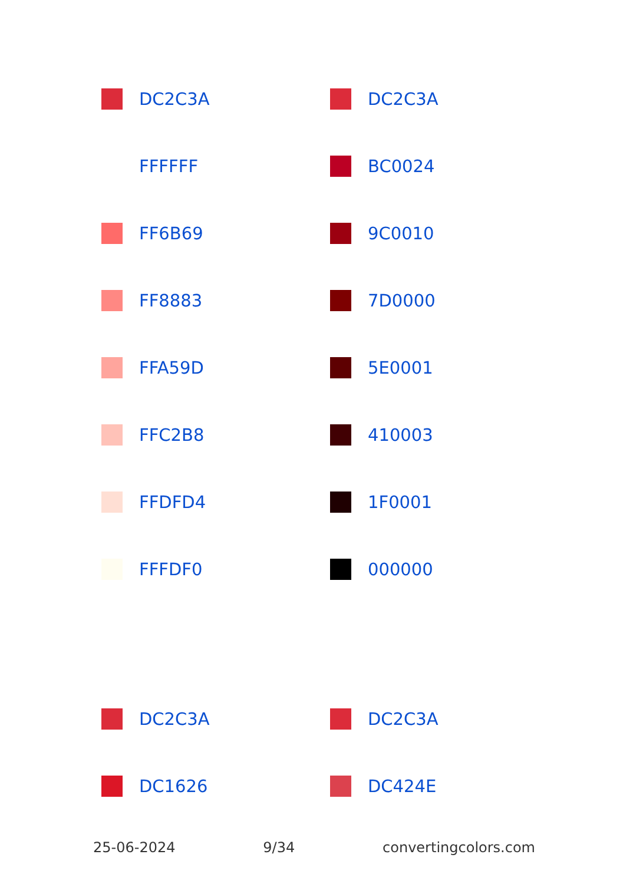DC2C3A
DC2C3A
FFFFFF
BC0024
FF6B69
9C0010
FF8883
7D0000
FFA59D
5E0001
FFC2B8
410003
FFDFD4
1F0001
FFFDF0
000000
DC2C3A
DC2C3A
DC1626
DC424E
25-06-2024 9/34 convertingcolors.com